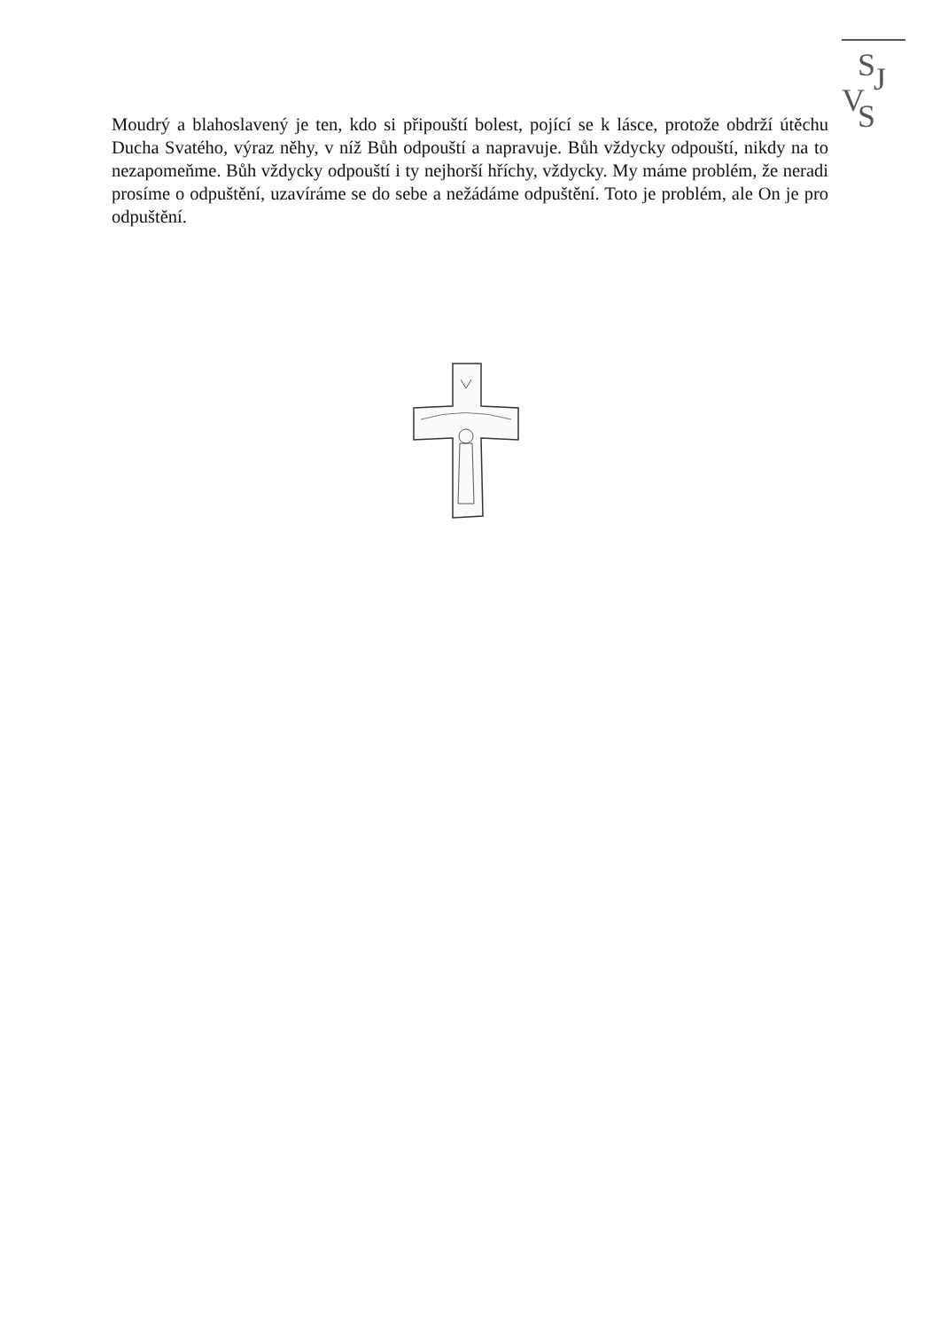S
J
V
S
Moudrý a blahoslavený je ten, kdo si připouští bolest, pojící se k lásce, protože obdrží útěchu Ducha Svatého, výraz něhy, v níž Bůh odpouští a napravuje. Bůh vždycky odpouští, nikdy na to nezapomeňme. Bůh vždycky odpouští i ty nejhorší hříchy, vždycky. My máme problém, že neradi prosíme o odpuštění, uzavíráme se do sebe a nežádáme odpuštění. Toto je problém, ale On je pro odpuštění.